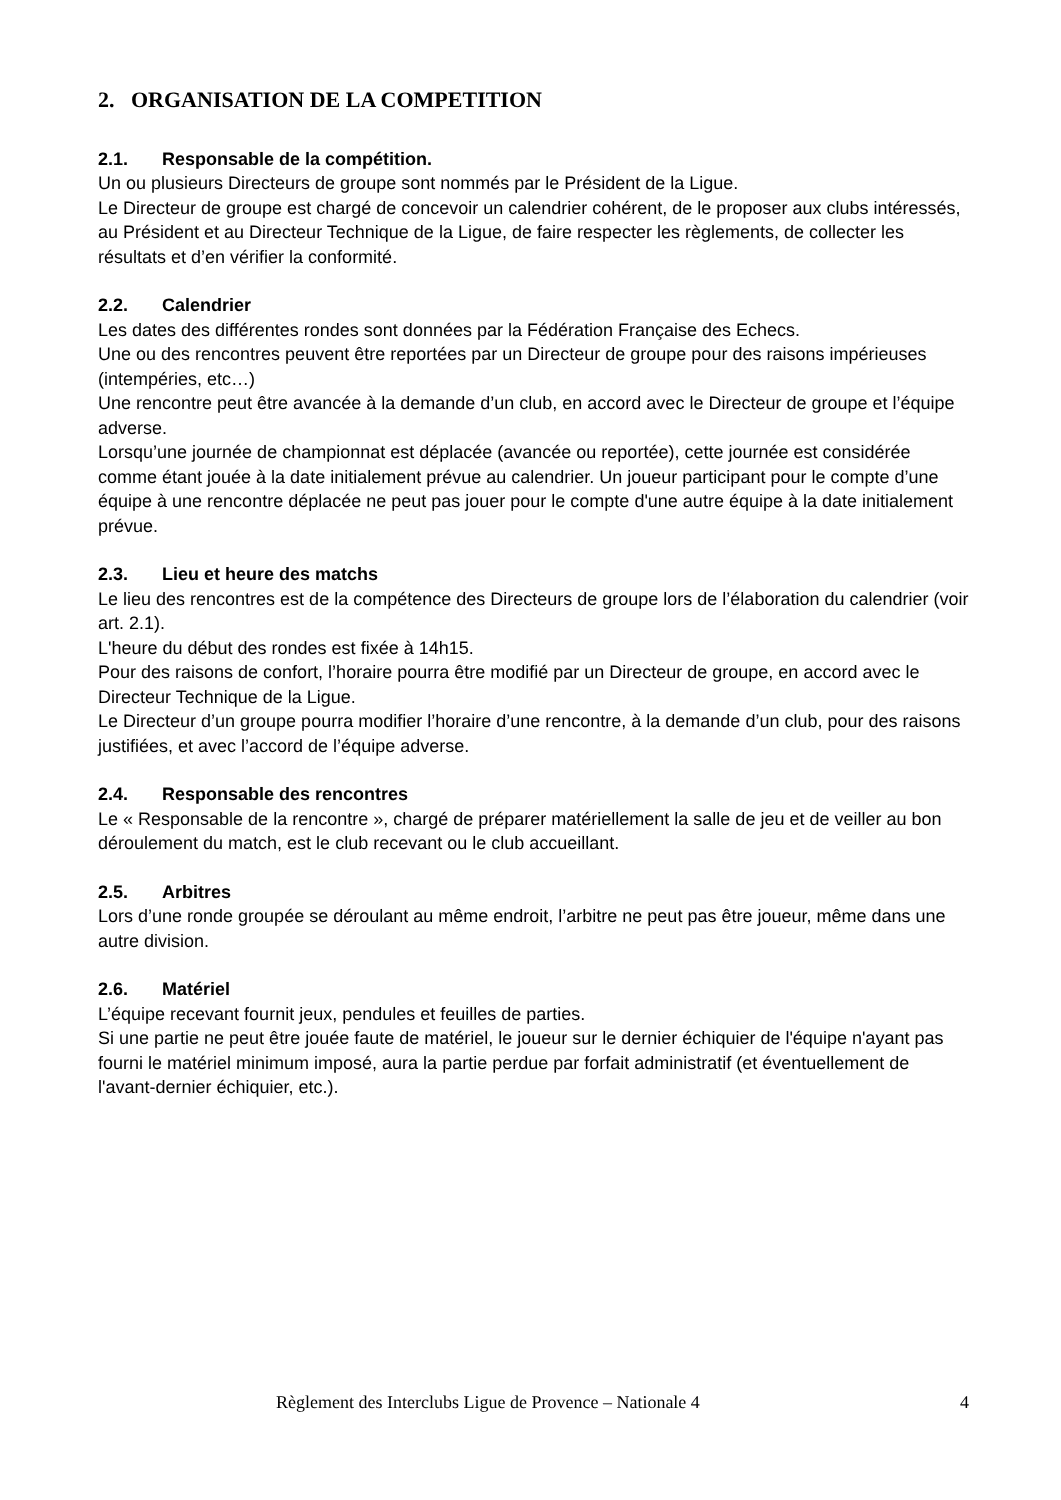2. ORGANISATION DE LA COMPETITION
2.1. Responsable de la compétition.
Un ou plusieurs Directeurs de groupe sont nommés par le Président de la Ligue.
Le Directeur de groupe est chargé de concevoir un calendrier cohérent, de le proposer aux clubs intéressés, au Président et au Directeur Technique de la Ligue, de faire respecter les règlements, de collecter les résultats et d’en vérifier la conformité.
2.2. Calendrier
Les dates des différentes rondes sont données par la Fédération Française des Echecs.
Une ou des rencontres peuvent être reportées par un Directeur de groupe pour des raisons impérieuses (intempéries, etc…)
Une rencontre peut être avancée à la demande d’un club, en accord avec le Directeur de groupe et l’équipe adverse.
Lorsqu’une journée de championnat est déplacée (avancée ou reportée), cette journée est considérée comme étant jouée à la date initialement prévue au calendrier. Un joueur participant pour le compte d’une équipe à une rencontre déplacée ne peut pas jouer pour le compte d'une autre équipe à la date initialement prévue.
2.3. Lieu et heure des matchs
Le lieu des rencontres est de la compétence des Directeurs de groupe lors de l’élaboration du calendrier (voir art. 2.1).
L'heure du début des rondes est fixée à 14h15.
Pour des raisons de confort, l’horaire pourra être modifié par un Directeur de groupe, en accord avec le Directeur Technique de la Ligue.
Le Directeur d’un groupe pourra modifier l’horaire d’une rencontre, à la demande d’un club, pour des raisons justifiées, et avec l’accord de l’équipe adverse.
2.4. Responsable des rencontres
Le « Responsable de la rencontre », chargé de préparer matériellement la salle de jeu et de veiller au bon déroulement du match, est le club recevant ou le club accueillant.
2.5. Arbitres
Lors d’une ronde groupée se déroulant au même endroit, l’arbitre ne peut pas être joueur, même dans une autre division.
2.6. Matériel
L’équipe recevant fournit jeux, pendules et feuilles de parties.
Si une partie ne peut être jouée faute de matériel, le joueur sur le dernier échiquier de l'équipe n'ayant pas fourni le matériel minimum imposé, aura la partie perdue par forfait administratif (et éventuellement de l'avant-dernier échiquier, etc.).
Règlement des Interclubs Ligue de Provence – Nationale 4 4